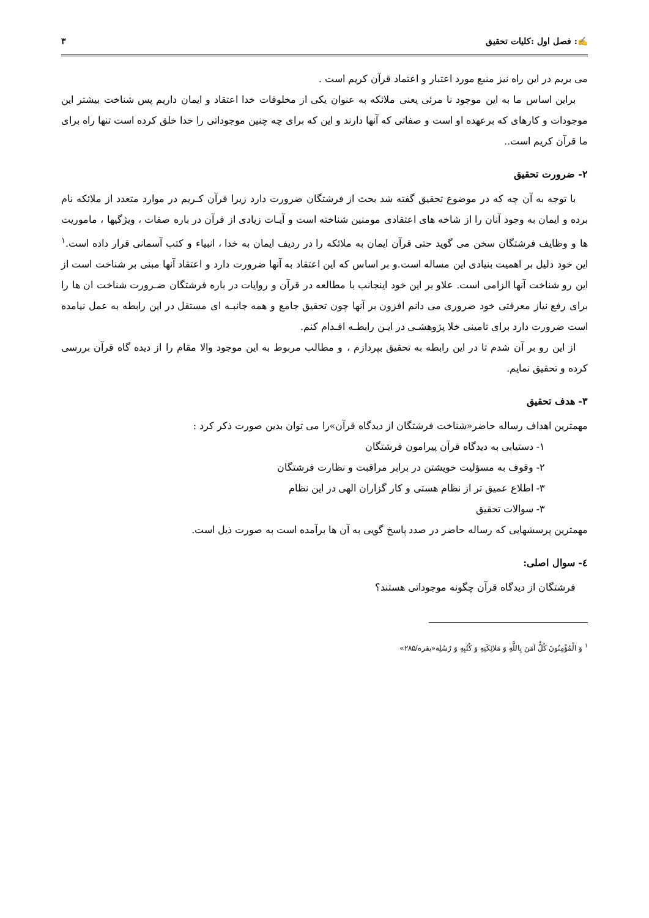✍: فصل اول :کلیات تحقیق ۳
می بریم در این راه نیز منبع مورد اعتبار و اعتماد قرآن کریم است .
براین اساس ما به این موجود نا مرئی یعنی ملائکه به عنوان یکی از مخلوقات خدا اعتقاد و ایمان داریم پس شناخت بیشتر این موجودات و کارهای که برعهده او است و صفاتی که آنها دارند و این که برای چه چنین موجوداتی را خدا خلق کرده است تنها راه برای ما قرآن کریم است..
۲- ضرورت تحقیق
با توجه به آن چه که در موضوع تحقیق گفته شد بحث از فرشتگان ضرورت دارد زیرا قرآن کـریم در موارد متعدد از ملائکه نام برده و ایمان به وجود آنان را از شاخه های اعتقادی مومنین شناخته است و آیـات زیادی از قرآن در باره صفات ، ویژگیها ، ماموریت ها و وظایف فرشتگان سخن می گوید حتی قرآن ایمان به ملائکه را در ردیف ایمان به خدا ، انبیاء و کتب آسمانی قرار داده است.<sup>۱</sup> این خود دلیل بر اهمیت بنیادی این مساله است.و بر اساس که این اعتقاد به آنها ضرورت دارد و اعتقاد آنها مبنی بر شناخت است از این رو شناخت آنها الزامی است. علاو بر این خود اینجانب با مطالعه در قرآن و روایات در باره فرشتگان ضـرورت شناخت ان ها را برای رفع نیاز معرفتی خود ضروری می دانم افزون بر آنها چون تحقیق جامع و همه جانبـه ای مستقل در این رابطه به عمل نیامده است ضرورت دارد برای تامینی خلا پژوهشـی در ایـن رابطـه اقـدام کنم.
از این رو بر آن شدم تا در این رابطه به تحقیق بپردازم ، و مطالب مربوط به این موجود والا مقام را از دیده گاه قرآن بررسی کرده و تحقیق نمایم.
۳- هدف تحقیق
مهمترین اهداف رساله حاضر«شناخت فرشتگان از دیدگاه قرآن»را می توان بدین صورت ذکر کرد :
۱- دستیابی به دیدگاه قرآن پیرامون فرشتگان
۲- وقوف به مسؤلیت خویشتن در برابر مراقبت و نظارت فرشتگان
۳- اطلاع عمیق تر از نظام هستی و کار گزاران الهی در این نظام
۳- سوالات تحقیق
مهمترین پرسشهایی که رساله حاضر در صدد پاسخ گویی به آن ها برآمده است به صورت ذیل است.
٤- سوال اصلی:
فرشتگان از دیدگاه قرآن چگونه موجوداتی هستند؟
<sup>۱</sup> وَ الْمُؤْمِنُونَ کُلٌّ آمَنَ بِاللَّهِ وَ مَلائِکَتِهِ وَ کُتُبِهِ وَ رُسُلِه«بقره/۲۸۵»